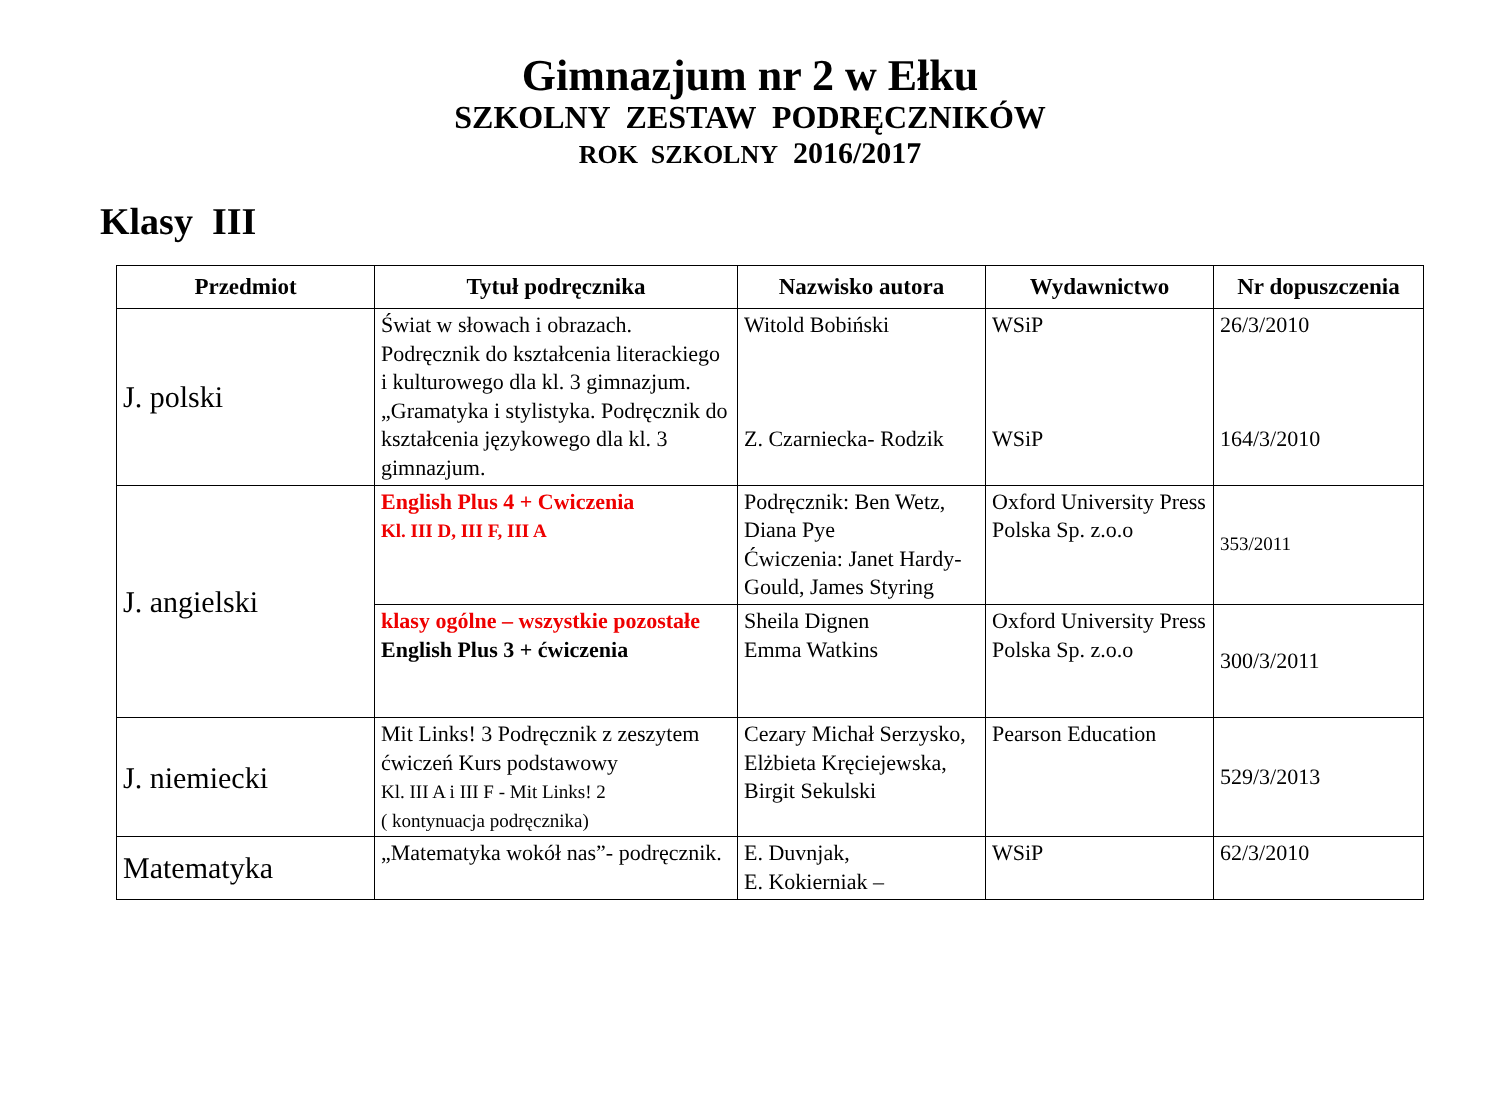Gimnazjum nr 2 w Ełku
SZKOLNY ZESTAW PODRĘCZNIKÓW
ROK SZKOLNY 2016/2017
Klasy III
| Przedmiot | Tytuł podręcznika | Nazwisko autora | Wydawnictwo | Nr dopuszczenia |
| --- | --- | --- | --- | --- |
| J. polski | Świat w słowach i obrazach. Podręcznik do kształcenia literackiego i kulturowego dla kl. 3 gimnazjum. „Gramatyka i stylistyka. Podręcznik do kształcenia językowego dla kl. 3 gimnazjum. | Witold Bobiński Z. Czarniecka- Rodzik | WSiP WSiP | 26/3/2010 164/3/2010 |
| J. angielski | English Plus 4 + Cwiczenia Kl. III D, III F, III A | Podręcznik: Ben Wetz, Diana Pye Ćwiczenia: Janet Hardy-Gould, James Styring | Oxford University Press Polska Sp. z.o.o | 353/2011 |
| | klasy ogólne – wszystkie pozostałe English Plus 3 + ćwiczenia | Sheila Dignen Emma Watkins | Oxford University Press Polska Sp. z.o.o | 300/3/2011 |
| J. niemiecki | Mit Links! 3 Podręcznik z zeszytem ćwiczeń Kurs podstawowy Kl. III A i III F - Mit Links! 2 ( kontynuacja podręcznika) | Cezary Michał Serzysko, Elżbieta Kręciejewska, Birgit Sekulski | Pearson Education | 529/3/2013 |
| Matematyka | „Matematyka wokół nas”- podręcznik. | E. Duvnjak, E. Kokierniak – | WSiP | 62/3/2010 |